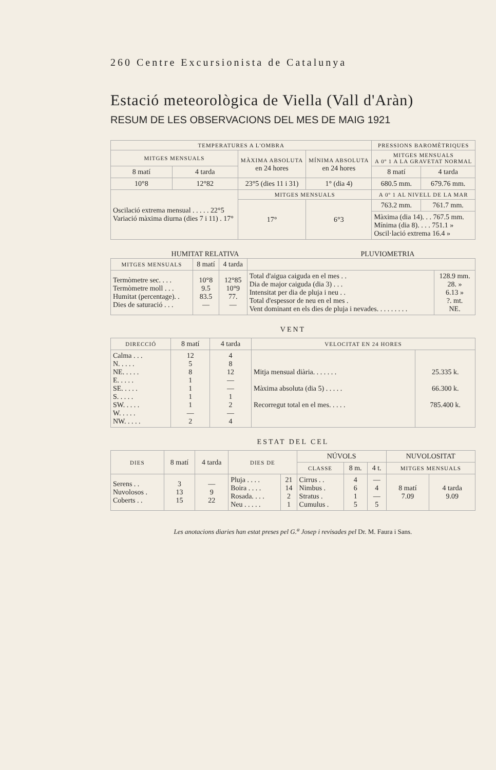260 Centre Excursionista de Catalunya
Estació meteorològica de Viella (Vall d'Aràn)
RESUM DE LES OBSERVACIONS DEL MES DE MAIG 1921
| TEMPERATURES A L'OMBRA | | | | PRESSIONS BAROMÈTRIQUES | |
| --- | --- | --- | --- | --- | --- |
| MITGES MENSUALS | | MÀXIMA ABSOLUTA en 24 hores | MÍNIMA ABSOLUTA en 24 hores | MITGES MENSUALS A 0º 1 A LA GRAVETAT NORMAL | |
| 8 matí | 4 tarda | | | 8 matí | 4 tarda |
| 10°8 | 12°82 | 23°5 (dies 11 i 31) | 1° (dia 4) | 680.5 mm. | 679.76 mm. |
| Oscilació extrema mensual . . . . . 22°5 Variació màxima diurna (dies 7 i 11) . 17° | | MITGES MENSUALS | | A 0º 1 AL NIVELL DE LA MAR | |
| | | 17° | 6°3 | 763.2 mm. | 761.7 mm. |
| | | | | Màxima (dia 14). . . 767.5 mm. Mínima (dia 8). . . . 751.1 » Oscil·lació extrema 16.4 » | |
HUMITAT RELATIVA PLUVIOMETRIA
| MITGES MENSUALS | 8 matí | 4 tarda | | |
| --- | --- | --- | --- | --- |
| Termòmetre sec. . . . Termòmetre moll . . . Humitat (percentage). . Dies de saturació . . . | 10°8 9.5 83.5 — | 12°85 10°9 77. — | Total d'aigua caiguda en el mes . . Dia de major caiguda (dia 3) . . . Intensitat per dia de pluja i neu . . Total d'espessor de neu en el mes . Vent dominant en els dies de pluja i nevades. . . . . . . . . | 128.9 mm. 28. » 6.13 » ?. mt. NE. |
VENT
| DIRECCIÓ | 8 matí | 4 tarda | VELOCITAT EN 24 HORES | |
| --- | --- | --- | --- | --- |
| Calma . . . N. . . . . NE. . . . . E. . . . . SE. . . . . S. . . . . SW. . . . . W. . . . . NW. . . . . | 12 5 8 1 1 1 1 — 2 | 4 8 12 — — 1 2 — 4 | Mitja mensual diària. . . . . . . Màxima absoluta (dia 5) . . . . . Recorregut total en el mes. . . . . | 25.335 k. 66.300 k. 785.400 k. |
ESTAT DEL CEL
| DIES | 8 matí | 4 tarda | DIES DE | | NÚVOLS | | | NUVOLOSITAT | |
| --- | --- | --- | --- | --- | --- | --- | --- | --- | --- |
| | | | | | CLASSE | 8 m. | 4 t. | MITGES MENSUALS | |
| Serens . . Nuvolosos . Coberts . . | 3 13 15 | — 9 22 | Pluja . . . . Boira . . . . Rosada. . . . Neu . . . . . | 21 14 2 1 | Cirrus . . Nimbus . Stratus . Cumulus . | 4 6 1 5 | — 4 — 5 | 8 matí 7.09 | 4 tarda 9.09 |
Les anotacions diaries han estat preses pel G.<sup>a</sup> Josep i revisades pel Dr. M. Faura i Sans.